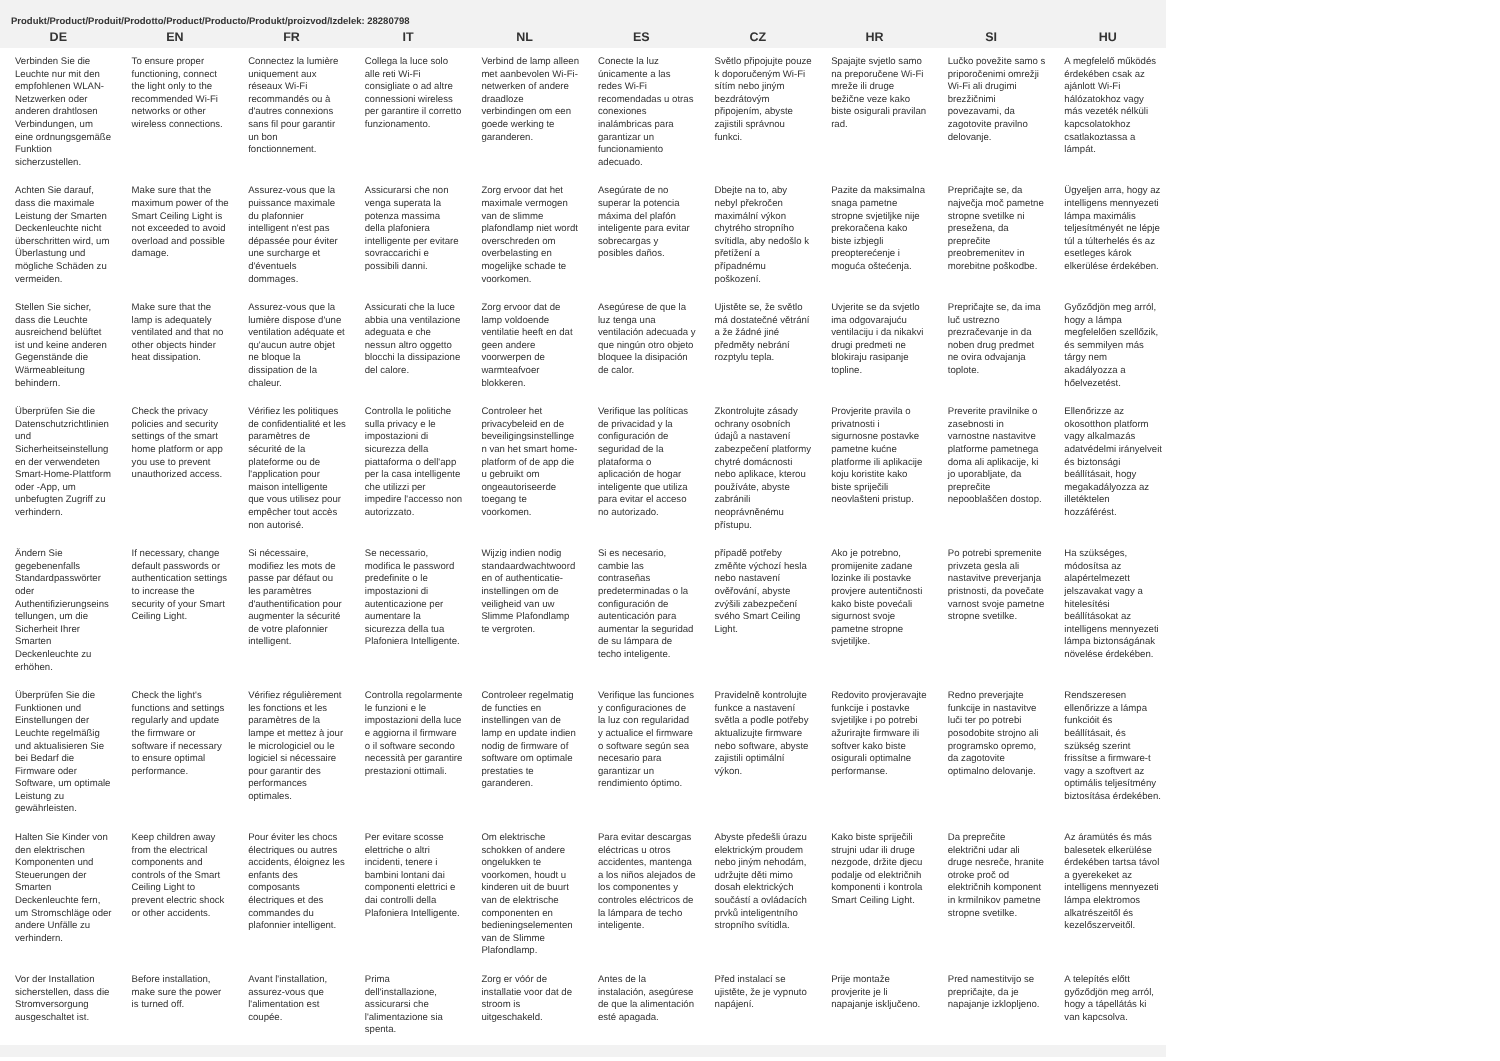Produkt/Product/Produit/Prodotto/Product/Producto/Produkt/proizvod/Izdelek: 28280798
| DE | EN | FR | IT | NL | ES | CZ | HR | SI | HU |
| --- | --- | --- | --- | --- | --- | --- | --- | --- | --- |
| Verbinden Sie die Leuchte nur mit den empfohlenen WLAN-Netzwerken oder anderen drahtlosen Verbindungen, um eine ordnungsgemäße Funktion sicherzustellen. | To ensure proper functioning, connect the light only to the recommended Wi-Fi networks or other wireless connections. | Connectez la lumière uniquement aux réseaux Wi-Fi recommandés ou à d'autres connexions sans fil pour garantir un bon fonctionnement. | Collega la luce solo alle reti Wi-Fi consigliate o ad altre connessioni wireless per garantire il corretto funzionamento. | Verbind de lamp alleen met aanbevolen Wi-Fi-netwerken of andere draadloze verbindingen om een goede werking te garanderen. | Conecte la luz únicamente a las redes Wi-Fi recomendadas u otras conexiones inalámbricas para garantizar un funcionamiento adecuado. | Světlo připojujte pouze k doporučeným Wi-Fi sítím nebo jiným bezdrátovým připojením, abyste zajistili správnou funkci. | Spajajte svjetlo samo na preporučene Wi-Fi mreže ili druge bežične veze kako biste osigurali pravilan rad. | Lučko povežite samo s priporočenimi omrežji Wi-Fi ali drugimi brezžičnimi povezavami, da zagotovite pravilno delovanje. | A megfelelő működés érdekében csak az ajánlott Wi-Fi hálózatokhoz vagy más vezeték nélküli kapcsolatokhoz csatlakoztassa a lámpát. |
| Achten Sie darauf, dass die maximale Leistung der Smarten Deckenleuchte nicht überschritten wird, um Überlastung und mögliche Schäden zu vermeiden. | Make sure that the maximum power of the Smart Ceiling Light is not exceeded to avoid overload and possible damage. | Assurez-vous que la puissance maximale du plafonnier intelligent n'est pas dépassée pour éviter une surcharge et d'éventuels dommages. | Assicurarsi che non venga superata la potenza massima della plafoniera intelligente per evitare sovraccarichi e possibili danni. | Zorg ervoor dat het maximale vermogen van de slimme plafondlamp niet wordt overschreden om overbelasting en mogelijke schade te voorkomen. | Asegúrate de no superar la potencia máxima del plafón inteligente para evitar sobrecargas y posibles daños. | Dbejte na to, aby nebyl překročen maximální výkon chytrého stropního svítidla, aby nedošlo k přetížení a případnému poškození. | Pazite da maksimalna snaga pametne stropne svjetiljke nije prekoračena kako biste izbjegli preopterećenje i moguća oštećenja. | Prepričajte se, da največja moč pametne stropne svetilke ni presežena, da preprečite preobremenitev in morebitne poškodbe. | Ügyeljen arra, hogy az intelligens mennyezeti lámpa maximális teljesítményét ne lépje túl a túlterhelés és az esetleges károk elkerülése érdekében. |
| Stellen Sie sicher, dass die Leuchte ausreichend belüftet ist und keine anderen Gegenstände die Wärmeableitung behindern. | Make sure that the lamp is adequately ventilated and that no other objects hinder heat dissipation. | Assurez-vous que la lumière dispose d'une ventilation adéquate et qu'aucun autre objet ne bloque la dissipation de la chaleur. | Assicurati che la luce abbia una ventilazione adeguata e che nessun altro oggetto blocchi la dissipazione del calore. | Zorg ervoor dat de lamp voldoende ventilatie heeft en dat geen andere voorwerpen de warmteafvoer blokkeren. | Asegúrese de que la luz tenga una ventilación adecuada y que ningún otro objeto bloquee la disipación de calor. | Ujistěte se, že světlo má dostatečné větrání a že žádné jiné předměty nebrání rozptylu tepla. | Uvjerite se da svjetlo ima odgovarajuću ventilaciju i da nikakvi drugi predmeti ne blokiraju rasipanje topline. | Prepričajte se, da ima luč ustrezno prezračevanje in da noben drug predmet ne ovira odvajanja toplote. | Győződjön meg arról, hogy a lámpa megfelelően szellőzik, és semmilyen más tárgy nem akadályozza a hőelvezetést. |
| Überprüfen Sie die Datenschutzrichtlinien und Sicherheitseinstellung en der verwendeten Smart-Home-Plattform oder -App, um unbefugten Zugriff zu verhindern. | Check the privacy policies and security settings of the smart home platform or app you use to prevent unauthorized access. | Vérifiez les politiques de confidentialité et les paramètres de sécurité de la plateforme ou de l'application pour maison intelligente que vous utilisez pour empêcher tout accès non autorisé. | Controlla le politiche sulla privacy e le impostazioni di sicurezza della piattaforma o dell'app per la casa intelligente che utilizzi per impedire l'accesso non autorizzato. | Controleer het privacybeleid en de beveiligingsinstellinge n van het smart home-platform of de app die u gebruikt om ongeautoriseerde toegang te voorkomen. | Verifique las políticas de privacidad y la configuración de seguridad de la plataforma o aplicación de hogar inteligente que utiliza para evitar el acceso no autorizado. | Zkontrolujte zásady ochrany osobních údajů a nastavení zabezpečení platformy chytré domácnosti nebo aplikace, kterou používáte, abyste zabránili neoprávněnému přístupu. | Provjerite pravila o privatnosti i sigurnosne postavke pametne kućne platforme ili aplikacije koju koristite kako biste spriječili neovlašteni pristup. | Preverite pravilnike o zasebnosti in varnostne nastavitve platforme pametnega doma ali aplikacije, ki jo uporabljate, da preprečite nepooblaščen dostop. | Ellenőrizze az okosotthon platform vagy alkalmazás adatvédelmi irányelveit és biztonsági beállításait, hogy megakadályozza az illetéktelen hozzáférést. |
| Ändern Sie gegebenenfalls Standardpasswörter oder Authentifizierungseins tellungen, um die Sicherheit Ihrer Smarten Deckenleuchte zu erhöhen. | If necessary, change default passwords or authentication settings to increase the security of your Smart Ceiling Light. | Si nécessaire, modifiez les mots de passe par défaut ou les paramètres d'authentification pour augmenter la sécurité de votre plafonnier intelligent. | Se necessario, modifica le password predefinite o le impostazioni di autenticazione per aumentare la sicurezza della tua Plafoniera Intelligente. | Wijzig indien nodig standaardwachtwoord en of authenticatie-instellingen om de veiligheid van uw Slimme Plafondlamp te vergroten. | Si es necesario, cambie las contraseñas predeterminadas o la configuración de autenticación para aumentar la seguridad de su lámpara de techo inteligente. | případě potřeby změňte výchozí hesla nebo nastavení ověřování, abyste zvýšili zabezpečení svého Smart Ceiling Light. | Ako je potrebno, promijenite zadane lozinke ili postavke provjere autentičnosti kako biste povećali sigurnost svoje pametne stropne svjetiljke. | Po potrebi spremenite privzeta gesla ali nastavitve preverjanja pristnosti, da povečate varnost svoje pametne stropne svetilke. | Ha szükséges, módosítsa az alapértelmezett jelszavakat vagy a hitelesítési beállításokat az intelligens mennyezeti lámpa biztonságának növelése érdekében. |
| Überprüfen Sie die Funktionen und Einstellungen der Leuchte regelmäßig und aktualisieren Sie bei Bedarf die Firmware oder Software, um optimale Leistung zu gewährleisten. | Check the light's functions and settings regularly and update the firmware or software if necessary to ensure optimal performance. | Vérifiez régulièrement les fonctions et les paramètres de la lampe et mettez à jour le micrologiciel ou le logiciel si nécessaire pour garantir des performances optimales. | Controlla regolarmente le funzioni e le impostazioni della luce e aggiorna il firmware o il software secondo necessità per garantire prestazioni ottimali. | Controleer regelmatig de functies en instellingen van de lamp en update indien nodig de firmware of software om optimale prestaties te garanderen. | Verifique las funciones y configuraciones de la luz con regularidad y actualice el firmware o software según sea necesario para garantizar un rendimiento óptimo. | Pravidelně kontrolujte funkce a nastavení světla a podle potřeby aktualizujte firmware nebo software, abyste zajistili optimální výkon. | Redovito provjeravajte funkcije i postavke svjetiljke i po potrebi ažurirajte firmware ili softver kako biste osigurali optimalne performanse. | Redno preverjajte funkcije in nastavitve luči ter po potrebi posodobite strojno ali programsko opremo, da zagotovite optimalno delovanje. | Rendszeresen ellenőrizze a lámpa funkcióit és beállításait, és szükség szerint frissítse a firmware-t vagy a szoftvert az optimális teljesítmény biztosítása érdekében. |
| Halten Sie Kinder von den elektrischen Komponenten und Steuerungen der Smarten Deckenleuchte fern, um Stromschläge oder andere Unfälle zu verhindern. | Keep children away from the electrical components and controls of the Smart Ceiling Light to prevent electric shock or other accidents. | Pour éviter les chocs électriques ou autres accidents, éloignez les enfants des composants électriques et des commandes du plafonnier intelligent. | Per evitare scosse elettriche o altri incidenti, tenere i bambini lontani dai componenti elettrici e dai controlli della Plafoniera Intelligente. | Om elektrische schokken of andere ongelukken te voorkomen, houdt u kinderen uit de buurt van de elektrische componenten en bedieningselementen van de Slimme Plafondlamp. | Para evitar descargas eléctricas u otros accidentes, mantenga a los niños alejados de los componentes y controles eléctricos de la lámpara de techo inteligente. | Abyste předešli úrazu elektrickým proudem nebo jiným nehodám, udržujte děti mimo dosah elektrických součástí a ovládacích prvků inteligentního stropního svítidla. | Kako biste spriječili strujni udar ili druge nezgode, držite djecu podalje od električnih komponenti i kontrola Smart Ceiling Light. | Da preprečite električni udar ali druge nesreče, hranite otroke proč od električnih komponent in krmilnikov pametne stropne svetilke. | Az áramütés és más balesetek elkerülése érdekében tartsa távol a gyerekeket az intelligens mennyezeti lámpa elektromos alkatrészeitől és kezelőszerveitől. |
| Vor der Installation sicherstellen, dass die Stromversorgung ausgeschaltet ist. | Before installation, make sure the power is turned off. | Avant l'installation, assurez-vous que l'alimentation est coupée. | Prima dell'installazione, assicurarsi che l'alimentazione sia spenta. | Zorg er vóór de installatie voor dat de stroom is uitgeschakeld. | Antes de la instalación, asegúrese de que la alimentación esté apagada. | Před instalací se ujistěte, že je vypnuto napájení. | Prije montaže provjerite je li napajanje isključeno. | Pred namestitvijo se prepričajte, da je napajanje izklopljeno. | A telepítés előtt győződjön meg arról, hogy a tápellátás ki van kapcsolva. |